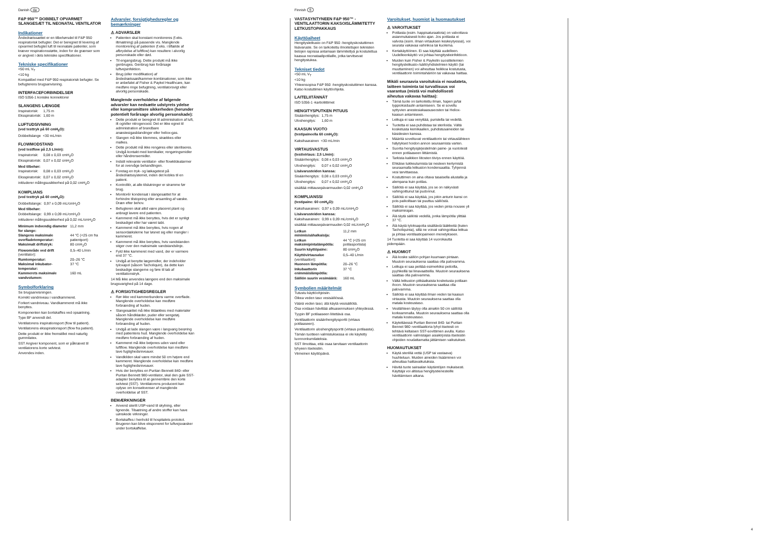Danish da
F&P 950™ DOBBELT OPVARMET SLANGESÆT TIL NEONATAL VENTILATOR
Indikationer
Åndedrætssættet er en tilbehørsdel til F&P 950 respiratorisk befugter. Det er beregnet til levering af opvarmet befugtet luft til neonatale patienter, som kræver respirationsstøtte, inden for de grænser som er angivet i dets tekniske specifikationer.
Tekniske specifikationer
<50 mL V<sub>T</sub>
<10 kg
Kompatibel med F&P 950 respiratorisk befugter. Se befugterens brugsanvisning.
INTERFACEFORBINDELSER
ISO 5356-1 koniske konnektorer
SLANGENS LÆNGDE
| Inspiratorisk: | 1,75 m |
| Eksspiratorisk: | 1,60 m |
LUFTUDSIVNING
(ved testtryk på 60 cmH<sub>2</sub>O):
| Dobbeltslange | <30 mL/min |
FLOWMODSTAND
(ved testflow på 2,5 L/min):
| Inspiratorisk: | 0,08 ± 0,03 cmH<sub>2</sub>O |
| Eksspiratorisk: | 0,07 ± 0,02 cmH<sub>2</sub>O |
| Med tilbehør: | |
| Inspiratorisk: | 0,08 ± 0,03 cmH<sub>2</sub>O |
| Eksspiratorisk: | 0,07 ± 0,02 cmH<sub>2</sub>O |
inkluderer målingsusikkerhed på 0,02 cmH<sub>2</sub>O
KOMPLIANS
(ved testtryk på 60 cmH<sub>2</sub>O):
| Dobbeltslange: | 0,97 ± 0,09 mL/cmH<sub>2</sub>O |
| Med tilbehør: | |
| Dobbeltslange: | 0,99 ± 0,09 mL/cmH<sub>2</sub>O |
inkluderer målingsusikkerhed på 0,02 mL/cmH<sub>2</sub>O
| Minimum indvendig diameter for slange: | 11,2 mm |
| Slangens maksimale overfladetemperatur: | 44 °C (<25 cm fra patientport) |
| Maksimalt driftstryk: | 80 cmH<sub>2</sub>O |
| Flowområde ved drift (ventilator): | 0,5–40 L/min |
| Rumtemperatur: | 20–26 °C |
| Maksimal inkubator-temperatur: | 37 °C |
| Kammerets maksimale vandvolumen: | 160 mL |
Symbolforklaring
Se brugsanvisningen.
Korrekt vandniveau i vandkammeret.
Forkert vandniveau. Vandkammeret må ikke benyttes.
Komponenten kan bortskaffes ved opsætning.
Type BF anvendt del.
Ventilatorens inspirationsport (flow til patient).
Ventilatorens eksspirationsport (flow fra patient).
Dette produkt er ikke fremstillet med naturlig gummilatex.
SST Angiver komponent, som er påkrævet til ventilatorens korte selvtest.
Anvendes inden.
Advarsler, forsigtighedsregler og bemærkninger
⚠ ADVARSLER
Patienten skal konstant monitoreres (f.eks. iltmætning) på passende vis. Manglende monitorering af patienten (f.eks. i tilfælde af afbrydelse af luftflow) kan resultere i alvorlig personskade eller død.
Til engangsbrug. Dette produkt må ikke genbruges. Genbrug kan forårsage luftvejsinfektion.
Brug (eller modifikation) af åndedrætssæt/kammer-kombinationer, som ikke er anbefalet af Fisher & Paykel Healthcare, kan medføre ringe befugtning, ventilatorsvigt eller alvorlig personskade.
Manglende overholdelse af følgende advarsler kan nedsætte udstyrets ydelse eller kompromittere sikkerheden (herunder potentielt forårsage alvorlig personskade):
Dette produkt er beregnet til administration af luft, ilt og/eller nitrogenoxid. Det er ikke egnet til administration af brandbare anæstesigasblandinger eller heliox-gas.
Slangen må ikke klemmes, strækkes eller malkes.
Dette produkt må ikke rengøres eller steriliseres. Undgå kontakt med kemikalier, rengøringsmidler eller håndrensemidler.
Indstil relevante ventilator- eller flowkildealarmer for at overvåge behandlingen.
Foretag en tryk- og lækagetest på åndedrætssystemet, inden det kobles til en patient.
Kontrollér, at alle tilslutninger er stramme før brug.
Monitorér kondensat i slangesættet for at forhindre tilstopning eller ansamling af væske. Dræn efter behov.
Befugteren skal altid være placeret plant og anbragt lavere end patienten.
Kammeret må ikke benyttes, hvis det er synligt beskadiget eller har været tabt.
Kammeret må ikke benyttes, hvis nogen af sensordækslerne har løsnet sig eller mangler i kammeret.
Kammeret må ikke benyttes, hvis vandstanden stiger over den maksimale vandstandslinje.
Fyld ikke kammeret med vand, der er varmere end 37 °C.
Undgå at benytte lægemidler, der indeholder tyloxapol (såsom Tacholiquin), da dette kan beskadige slangerne og føre til tab af ventilationstryk.
14 Må ikke anvendes længere end den maksimale brugsvarighed på 14 dage.
⚠ FORSIGTIGHEDSREGLER
Rør ikke ved kammerbundens varme overflade. Manglende overholdelse kan medføre forbrænding af huden.
Slangesættet må ikke tildækkes med materialer såsom håndklæder, puder eller sengetøj. Manglende overholdelse kan medføre forbrænding af huden.
Undgå at lade slangen være i langvarig berøring med patientens hud. Manglende overholdelse kan medføre forbrænding af huden.
Kammeret må ikke betjenes uden vand eller luftflow. Manglende overholdelse kan medføre lave fugtighedsniveauer.
Vandkilden skal være mindst 50 cm højere end kammeret. Manglende overholdelse kan medføre lave fugtighedsniveauer.
Hvis der benyttes en Puritan Bennett 840- eller Puritan Bennett 980-ventilator, skal den gule SST-adapter benyttes til at gennemføre den korte selvtest (SST). Ventilatorens producent kan oplyse om konsekvenser af manglende overholdelse af SST.
BEMÆRKNINGER
Anvend sterilt USP-vand til skylning, eller lignende. Tilsætning af andre stoffer kan have uønskede virkninger.
Bortskaffes i henhold til hospitalets protokol. Brugeren kan blive eksponeret for luftvejsvæsker under bortskaffelse.
Finnish fi
VASTASYNTYNEEN F&P 950™ -VENTILAATTORIN KAKSOISLÄMMITETTY LETKUSTOPAKKAUS
Käyttöaiheet
Hengitysletkusto on F&P 950 -hengityskostuttimen lisävaruste. Se on tarkoitettu ilmoitettujen teknisten tietojen rajoissa antamaan lämmitettyä ja kostutettua kaasua neonataalipotilaille, jotka tarvitsevat hengitystukea.
Tekniset tiedot
<50 mL V<sub>T</sub>
<10 kg
Yhteensopiva F&P 950 -hengityskostuttimen kanssa. Katso kostuttimen käyttöohjeita.
LAITELIITÄNNÄT
ISO 5356-1 -kartioliittimet
HENGITYSPUTKEN PITUUS
| Sisäänhengitys: | 1,75 m |
| Uloshengitys: | 1,60 m |
KAASUN VUOTO
(testipaineella 60 cmH<sub>2</sub>O):
| Kaksihaarainen | <30 mL/min |
VIRTAUSVASTUS
(testivirtaus: 2,5 L/min):
| Sisäänhengitys: | 0,08 ± 0,03 cmH<sub>2</sub>O |
| Uloshengitys: | 0,07 ± 0,02 cmH<sub>2</sub>O |
| Lisävarusteiden kanssa: | |
| Sisäänhengitys: | 0,08 ± 0,03 cmH<sub>2</sub>O |
| Uloshengitys: | 0,07 ± 0,02 cmH<sub>2</sub>O |
sisältää mittausepävarmuuden 0,02 cmH<sub>2</sub>O
KOMPLIANSSI
(testipaine: 60 cmH<sub>2</sub>O):
| Kaksihaarainen: | 0,97 ± 0,09 mL/cmH<sub>2</sub>O |
| Lisävarusteiden kanssa: | |
| Kaksihaarainen: | 0,99 ± 0,09 mL/cmH<sub>2</sub>O |
sisältää mittausepävarmuuden 0,02 mL/cmH<sub>2</sub>O
| Letkun minimisisähalkaisija: | 11,2 mm |
| Letkun maksimipintalämpötila: | 44 °C (<25 cm potilasportista) |
| Suurin käyttöpaine: | 80 cmH<sub>2</sub>O |
| Käyttövirtausalue (ventilaattori): | 0,5–40 L/min |
| Huoneen lämpötila: | 20–26 °C |
| Inkubaattorin enimmäislämpötila: | 37 °C |
| Säiliön suurin vesimäärä: | 160 mL |
Symbolien määritelmät
Tutustu käyttöohjeisiin.
Oikea veden taso vesisäiliössä.
Väärä veden taso; älä käytä vesisäiliötä.
Osa voidaan hävittää alkuasennuksen yhteydessä.
Tyypin BF potilaaseen liitettävä osa.
Ventilaattorin sisäänhengitysportti (virtaus potilaaseen).
Ventilaattorin uloshengitysportti (virtaus potilaasta).
Tämän tuotteen valmistuksessa ei ole käytetty luonnonkumilateksia.
SST Ilmoittaa, että osaa tarvitaan ventilaattorin lyhyeen itsetestiin.
Viimeinen käyttöpäivä.
Varoitukset, huomiot ja huomautukset
⚠ VAROITUKSET
Potilasta (esim. happisaturaatiota) on valvottava asianmukaisesti koko ajan. Jos potilasta ei valvota (esim. ilman virtauksen keskeytyessä), voi seurata vakavaa vahinkoa tai kuolema.
Kertakäyttöinen. Ei saa käyttää uudelleen. Uudelleenkäyttö voi johtaa hengitystieinfektioon.
Muiden kuin Fisher & Paykelin suosittelemien hengitysletkusto-/säiliöyhdistelmien käyttö (tai muuttaminen) voi aiheuttaa heikkoa kostutusta, ventilaattorin toimintahäiriön tai vakavaa haittaa.
Mikäli seuraavia varoituksia ei noudateta, laitteen toiminta tai turvallisuus voi vaarantua (mistä voi mahdollisesti aiheutua vakavaa haittaa):
Tämä tuote on tarkoitettu ilman, hapen ja/tai typpioksiduulin antamiseen. Se ei sovellu syttyvien anestesiakaasuseosten tai Heliox-kaasun antamiseen.
Letkuja ei saa venyttää, puristella tai vedellä.
Tuotetta ei saa puhdistaa tai steriloida. Vältä kosketusta kemikaalien, puhdistusaineiden tai käsidesien kanssa.
Määritä soveltuvat ventilaattorin tai virtauslähteen hälytykset hoidon annon seuraamista varten.
Suorita hengitysjärjestelmän paine- ja vuototesti ennen potilaaseen liittämistä.
Tarkista kaikkien liitosten tiiviys ennen käyttöä.
Ehkäise tukkeutumista tai nesteen kertymistä seuraamalla letkuston kondensaattia. Tyhjennä vesi tarvittaessa.
Kostuttimen on aina oltava tasaisella alustalla ja alempana kuin potilas.
Säiliötä ei saa käyttää, jos se on näkyvästi vahingoittunut tai pudonnut.
Säiliötä ei saa käyttää, jos jokin anturin kansi on pois paikoiltaan tai puuttuu säiliöstä.
Säiliötä ei saa käyttää, jos veden pinta nousee yli maksimirajan.
Älä täytä säiliötä vedellä, jonka lämpötila ylittää 37 °C.
Älä käytä tyloksapolia sisältäviä lääkkeitä (kuten Tacholiquinia), sillä ne voivat vahingoittaa letkua ja johtaa ventilaatiopaineen menetykseen.
14 Tuotetta ei saa käyttää 14 vuorokautta pidempään.
⚠ HUOMIOT
Älä koske säiliön pohjan kuumaan pintaan. Muutoin seurauksena saattaa olla palovamma.
Letkuja ei saa peittää esimerkiksi peitoilla, pyyhkeillä tai liinavaatteilla. Muutoin seurauksena saattaa olla palovamma.
Vältä letkuston pitkäaikaista kosketusta potilaan ihoon. Muutoin seurauksena saattaa olla palovamma.
Säiliötä ei saa käyttää ilman veden tai kaasun virtausta. Muutoin seurauksena saattaa olla matala kosteustaso.
Vesilähteen täytyy olla ainakin 50 cm säiliötä korkeammalla. Muutoin seurauksena saattaa olla matala kosteustaso.
Käytettäessä Puritan Bennet 840- tai Puritan Bennet 980 -ventilaattoria lyhyt itsetesti on tehtävä keltaisen SST-sovittimen avulla. Katso ventilaattorin valmistajan asiakirjoista itsetestin ohjeiden noudattamatta jättämisen vaikutukset.
HUOMAUTUKSET
Käytä steriiliä vettä (USP tai vastaava) huuhteluun. Muiden aineiden lisääminen voi aiheuttaa haittavaikutuksia.
Hävitä tuote sairaalan käytäntöjen mukaisesti. Käyttäjä voi altistua hengitystienesteille hävittämisen aikana.
4